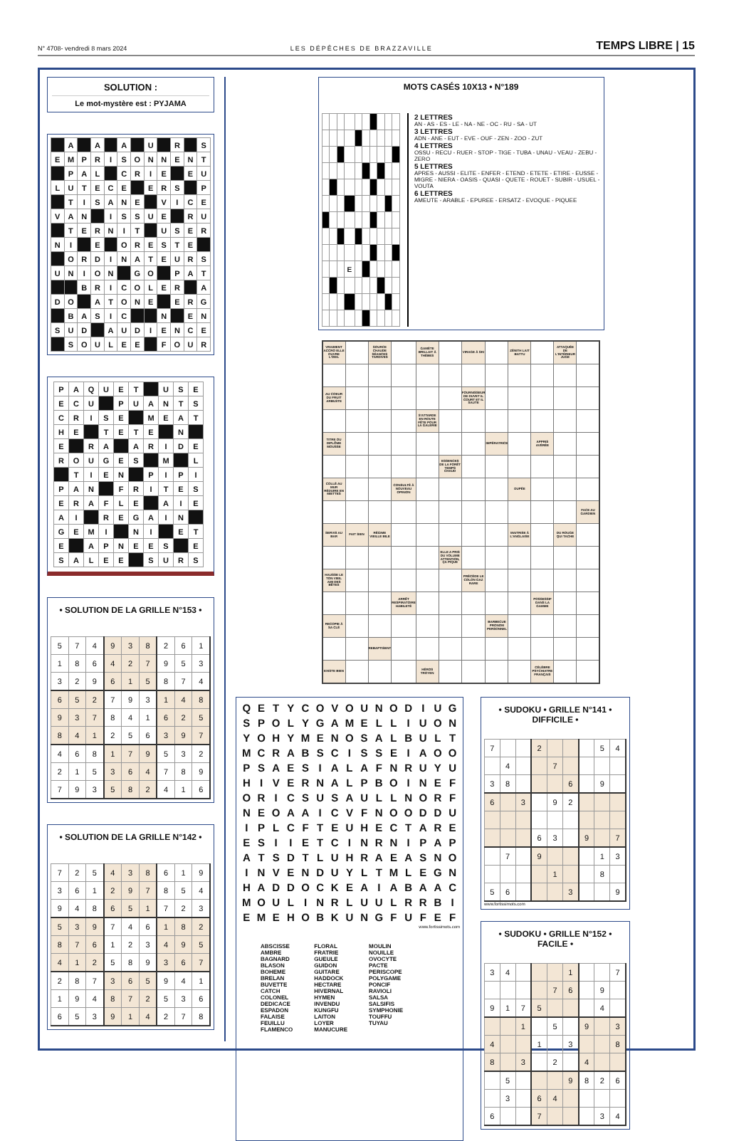N° 4708- vendredi 8 mars 2024 LES DÉPÊCHES DE BRAZZAVILLE TEMPS LIBRE | 15
SOLUTION :
Le mot-mystère est : PYJAMA
| | A | | A | | A | | U | | R | | S |
| E | M | P | R | I | S | O | N | N | E | N | T |
| | P | A | L | | C | R | I | E | | E | U |
| L | U | T | E | C | E | | E | R | S | | P |
| | T | I | S | A | N | E | | V | I | C | E |
| V | A | N | | I | S | S | U | E | | R | U |
| | T | E | R | N | I | T | | U | S | E | R |
| N | I | | E | | O | R | E | S | T | E | |
| | O | R | D | I | N | A | T | E | U | R | S |
| U | N | I | O | N | | G | O | | P | A | T |
| | | B | R | I | C | O | L | E | R | | A |
| D | O | | A | T | O | N | E | | E | R | G |
| | B | A | S | I | C | | | N | | E | N |
| S | U | D | | A | U | D | I | E | N | C | E |
| | S | O | U | L | E | E | | F | O | U | R |
| P | A | Q | U | E | T | | U | S | E |
| E | C | U | | P | U | A | N | T | S |
| C | R | I | S | E | | M | E | A | T |
| H | E | | T | E | T | E | | N | |
| E | | R | A | | A | R | I | D | E |
| R | O | U | G | E | S | | M | | L |
| | T | I | E | N | | P | I | P | I |
| P | A | N | | F | R | I | T | E | S |
| E | R | A | F | L | E | | A | I | E |
| A | I | | R | E | G | A | I | N | |
| G | E | M | I | | N | I | | E | T |
| E | | A | P | N | E | E | S | | E |
| S | A | L | E | E | | S | U | R | S |
• SOLUTION DE LA GRILLE N°153 •
| 5 | 7 | 4 | 9 | 3 | 8 | 2 | 6 | 1 |
| 1 | 8 | 6 | 4 | 2 | 7 | 9 | 5 | 3 |
| 3 | 2 | 9 | 6 | 1 | 5 | 8 | 7 | 4 |
| 6 | 5 | 2 | 7 | 9 | 3 | 1 | 4 | 8 |
| 9 | 3 | 7 | 8 | 4 | 1 | 6 | 2 | 5 |
| 8 | 4 | 1 | 2 | 5 | 6 | 3 | 9 | 7 |
| 4 | 6 | 8 | 1 | 7 | 9 | 5 | 3 | 2 |
| 2 | 1 | 5 | 3 | 6 | 4 | 7 | 8 | 9 |
| 7 | 9 | 3 | 5 | 8 | 2 | 4 | 1 | 6 |
• SOLUTION DE LA GRILLE N°142 •
| 7 | 2 | 5 | 4 | 3 | 8 | 6 | 1 | 9 |
| 3 | 6 | 1 | 2 | 9 | 7 | 8 | 5 | 4 |
| 9 | 4 | 8 | 6 | 5 | 1 | 7 | 2 | 3 |
| 5 | 3 | 9 | 7 | 4 | 6 | 1 | 8 | 2 |
| 8 | 7 | 6 | 1 | 2 | 3 | 4 | 9 | 5 |
| 4 | 1 | 2 | 5 | 8 | 9 | 3 | 6 | 7 |
| 2 | 8 | 7 | 3 | 6 | 5 | 9 | 4 | 1 |
| 1 | 9 | 4 | 8 | 7 | 2 | 5 | 3 | 6 |
| 6 | 5 | 3 | 9 | 1 | 4 | 2 | 7 | 8 |
MOTS CASÉS 10X13 • N°189
| | | | E | | | | | | |
2 LETTRES
AN - AS - ES - LE - NA - NE - OC - RU - SA - UT
3 LETTRES
ADN - ANE - EUT - EVE - OUF - ZEN - ZOO - ZUT
4 LETTRES
OSSU - RECU - RUER - STOP - TIGE - TUBA - UNAU - VEAU - ZEBU - ZERO
5 LETTRES
APRES - AUSSI - ELITE - ENFER - ETEND - ETETE - ETIRE - EUSSE - MIGRE - NIERA - OASIS - QUASI - QUETE - ROUET - SUBIR - USUEL - VOUTA
6 LETTRES
AMEUTE - ARABLE - EPUREE - ERSATZ - EVOQUE - PIQUEE
| VRAIMENT ACCRO ELLE OUVRE L'OEIL | | SOURCE CHAUDE SÉANCES TARDIVES | | GAMÈTE BRILLAIT À THÈBES | | VIRAGE À SKI | | ZÉNITH LAIT BATTU | | ATTAQUÉE DE L'INTÉRIEUR JUGE | |
| AU COEUR DU FRUIT ARBUSTE | | | | | | FOURNISSEUR DE DUVET IL COURT ET IL SAUTE | | | | | |
| | | | | S'ATTARDE EN ROUTE FÊTE POUR LA GALERIE | | | | | | | |
| TITRE OU DIPLÔME MOUSSE | | | | | | | IMPÉRATRICE | | APPRIS AVÉRÉE | | |
| | | | | | ESSENCES DE LA FORÊT TEMPS CHAUD | | | | | | |
| COLLÉ AU MUR RÉDUIRE EN MIETTES | | | CONSULTÉ À NOUVEAU OPINION | | | | | DUPÉE | | | |
| | | | | | | | | | | | FACE AU GARDIEN |
| SERVIS AU BAR | FAIT SIEN | RÉGIME VIEILLE BILE | | | | | | MAITRISE À L'ANGLAISE | | DU ROUGE QUI TACHE | |
| | | | | | ELLE A PRIS DU VOLUME ATTENTION, ÇA PIQUE | | | | | | |
| HAUSSE LE TON VIEIL AMI DES BÊTES | | | | | | PRÉCÈDE LE COLON GAZ RARE | | | | | |
| | | | ARRÊT RESPIRATOIRE HABILETÉ | | | | | | POSSESSIF DANS LA GAMME | | |
| RECOPIE À SA CLÉ | | | | | | | BARBECUE PRONOM PERSONNEL | | | | |
| | | REBAPTISENT | | | | | | | | | |
| EXISTE BIEN | | | | HÉROS TROYEN | | | | | CÉLÈBRE PSYCHIATRE FRANÇAIS | | |
| Q | E | T | Y | C | O | V | O | U | N | O | D | I | U | G |
| S | P | O | L | Y | G | A | M | E | L | L | I | U | O | N |
| Y | O | H | Y | M | E | N | O | S | A | L | B | U | L | T |
| M | C | R | A | B | S | C | I | S | S | E | I | A | O | O |
| P | S | A | E | S | I | A | L | A | F | N | R | U | Y | U |
| H | I | V | E | R | N | A | L | P | B | O | I | N | E | F |
| O | R | I | C | S | U | S | A | U | L | L | N | O | R | F |
| N | E | O | A | A | I | C | V | F | N | O | O | D | D | U |
| I | P | L | C | F | T | E | U | H | E | C | T | A | R | E |
| E | S | I | I | E | T | C | I | N | R | N | I | P | A | P |
| A | T | S | D | T | L | U | H | R | A | E | A | S | N | O |
| I | N | V | E | N | D | U | Y | L | T | M | L | E | G | N |
| H | A | D | D | O | C | K | E | A | I | A | B | A | A | C |
| M | O | U | L | I | N | R | L | U | U | L | R | R | B | I |
| E | M | E | H | O | B | K | U | N | G | F | U | F | E | F |
www.fortissimots.com
ABSCISSE
AMBRE
BAGNARD
BLASON
BOHEME
BRELAN
BUVETTE
CATCH
COLONEL
DEDICACE
ESPADON
FALAISE
FEUILLU
FLAMENCO
FLORAL
FRATRIE
GUEULE
GUIDON
GUITARE
HADDOCK
HECTARE
HIVERNAL
HYMEN
INVENDU
KUNGFU
LAITON
LOYER
MANUCURE
MOULIN
NOUILLE
OVOCYTE
PACTE
PERISCOPE
POLYGAME
PONCIF
RAVIOLI
SALSA
SALSIFIS
SYMPHONIE
TOUFFU
TUYAU
• SUDOKU • GRILLE N°141 • DIFFICILE •
| 7 | | | 2 | | | | 5 | 4 |
| | 4 | | | 7 | | | | |
| 3 | 8 | | | | 6 | | 9 | |
| 6 | | 3 | | 9 | 2 | | | |
| | | | 6 | 3 | | 9 | | 7 |
| | 7 | | 9 | | | | 1 | 3 |
| | | | | 1 | | | 8 | |
| 5 | 6 | | | | 3 | | | 9 |
www.fortissimots.com
• SUDOKU • GRILLE N°152 • FACILE •
| 3 | 4 | | | | 1 | | | 7 |
| | | | | 7 | 6 | | 9 | |
| 9 | 1 | 7 | 5 | | | | 4 | |
| | | 1 | | 5 | | 9 | | 3 |
| 4 | | | 1 | | 3 | | | 8 |
| 8 | | 3 | | 2 | | 4 | | |
| | 5 | | | | 9 | 8 | 2 | 6 |
| | 3 | | 6 | 4 | | | | |
| 6 | | | 7 | | | | 3 | 4 |